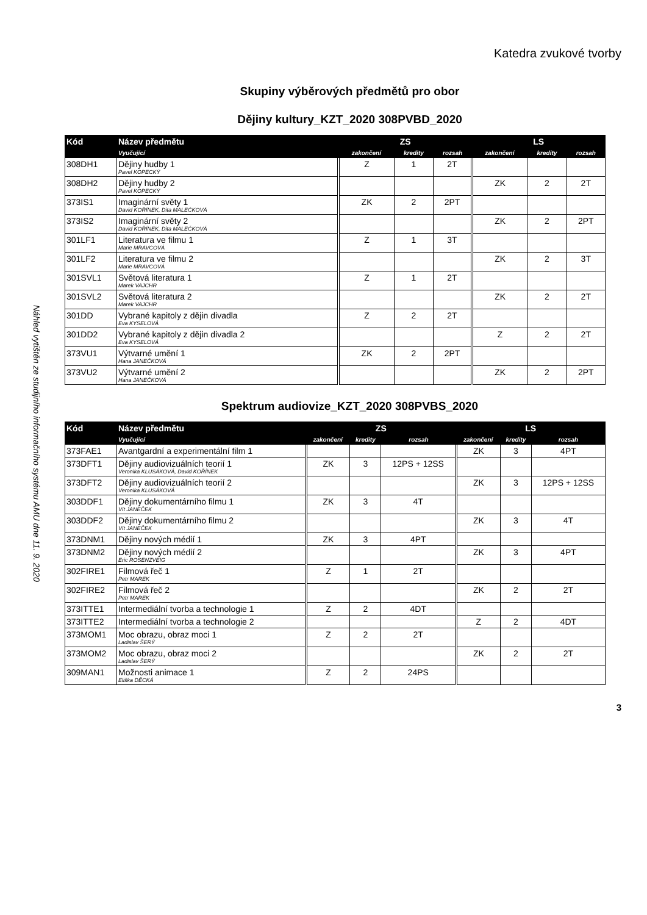Katedra zvukové tvorby
Náhled vytištěn ze studijního informačního systému AMU dne 11. 9. 2020
Skupiny výběrových předmětů pro obor
Dějiny kultury_KZT_2020 308PVBD_2020
| Kód | Název předmětu | ZS | | | LS | | |
| --- | --- | --- | --- | --- | --- | --- | --- |
| | Vyučující | zakončení | kredity | rozsah | zakončení | kredity | rozsah |
| 308DH1 | Dějiny hudby 1 Pavel KOPECKÝ | Z | 1 | 2T | | | |
| 308DH2 | Dějiny hudby 2 Pavel KOPECKÝ | | | | ZK | 2 | 2T |
| 373IS1 | Imaginární světy 1 David KOŘÍNEK, Dita MALEČKOVÁ | ZK | 2 | 2PT | | | |
| 373IS2 | Imaginární světy 2 David KOŘÍNEK, Dita MALEČKOVÁ | | | | ZK | 2 | 2PT |
| 301LF1 | Literatura ve filmu 1 Marie MRAVCOVÁ | Z | 1 | 3T | | | |
| 301LF2 | Literatura ve filmu 2 Marie MRAVCOVÁ | | | | ZK | 2 | 3T |
| 301SVL1 | Světová literatura 1 Marek VAJCHR | Z | 1 | 2T | | | |
| 301SVL2 | Světová literatura 2 Marek VAJCHR | | | | ZK | 2 | 2T |
| 301DD | Vybrané kapitoly z dějin divadla Eva KYSELOVÁ | Z | 2 | 2T | | | |
| 301DD2 | Vybrané kapitoly z dějin divadla 2 Eva KYSELOVÁ | | | | Z | 2 | 2T |
| 373VU1 | Výtvarné umění 1 Hana JANEČKOVÁ | ZK | 2 | 2PT | | | |
| 373VU2 | Výtvarné umění 2 Hana JANEČKOVÁ | | | | ZK | 2 | 2PT |
Spektrum audiovize_KZT_2020 308PVBS_2020
| Kód | Název předmětu | ZS | | | LS | | |
| --- | --- | --- | --- | --- | --- | --- | --- |
| | Vyučující | zakončení | kredity | rozsah | zakončení | kredity | rozsah |
| 373FAE1 | Avantgardní a experimentální film 1 | | | | ZK | 3 | 4PT |
| 373DFT1 | Dějiny audiovizuálních teorií 1 Veronika KLUSÁKOVÁ, David KOŘÍNEK | ZK | 3 | 12PS + 12SS | | | |
| 373DFT2 | Dějiny audiovizuálních teorií 2 Veronika KLUSÁKOVÁ | | | | ZK | 3 | 12PS + 12SS |
| 303DDF1 | Dějiny dokumentárního filmu 1 Vít JANEČEK | ZK | 3 | 4T | | | |
| 303DDF2 | Dějiny dokumentárního filmu 2 Vít JANEČEK | | | | ZK | 3 | 4T |
| 373DNM1 | Dějiny nových médií 1 | ZK | 3 | 4PT | | | |
| 373DNM2 | Dějiny nových médií 2 Eric ROSENZVEIG | | | | ZK | 3 | 4PT |
| 302FIRE1 | Filmová řeč 1 Petr MAREK | Z | 1 | 2T | | | |
| 302FIRE2 | Filmová řeč 2 Petr MAREK | | | | ZK | 2 | 2T |
| 373ITTE1 | Intermediální tvorba a technologie 1 | Z | 2 | 4DT | | | |
| 373ITTE2 | Intermediální tvorba a technologie 2 | | | | Z | 2 | 4DT |
| 373MOM1 | Moc obrazu, obraz moci 1 Ladislav ŠERÝ | Z | 2 | 2T | | | |
| 373MOM2 | Moc obrazu, obraz moci 2 Ladislav ŠERÝ | | | | ZK | 2 | 2T |
| 309MAN1 | Možnosti animace 1 Eliška DĚCKÁ | Z | 2 | 24PS | | | |
3